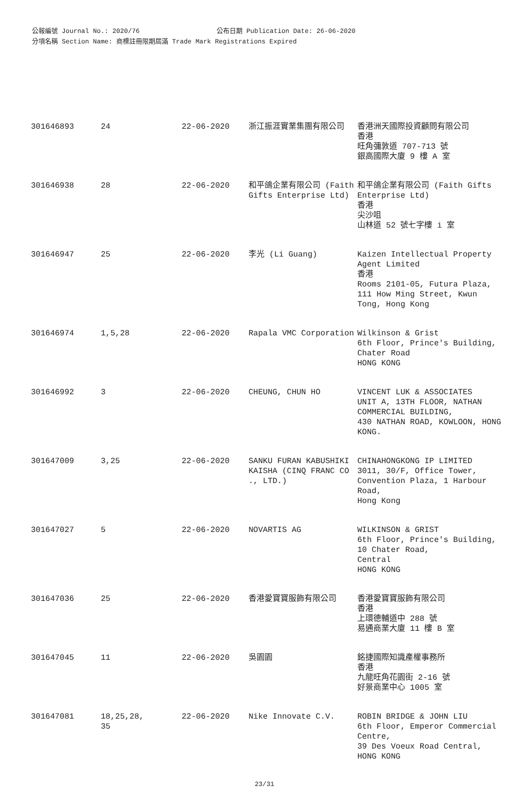公報編號 Journal No.: 2020/76 公布日期 Publication Date: 26-06-2020
分項名稱 Section Name: 商標註冊限期屆滿 Trade Mark Registrations Expired
| 301646893 | 24 | 22-06-2020 | 浙江振涯實業集團有限公司 | 香港洲天國際投資顧問有限公司 香港 旺角彌敦道 707-713 號 銀高國際大廈 9 樓 A 室 |
| 301646938 | 28 | 22-06-2020 | 和平鴿企業有限公司 (Faith Gifts Enterprise Ltd) | 和平鴿企業有限公司 (Faith Gifts Enterprise Ltd) 香港 尖沙咀 山林道 52 號七字樓 i 室 |
| 301646947 | 25 | 22-06-2020 | 李光 (Li Guang) | Kaizen Intellectual Property Agent Limited 香港 Rooms 2101-05, Futura Plaza, 111 How Ming Street, Kwun Tong, Hong Kong |
| 301646974 | 1,5,28 | 22-06-2020 | Rapala VMC Corporation | Wilkinson & Grist 6th Floor, Prince's Building, Chater Road HONG KONG |
| 301646992 | 3 | 22-06-2020 | CHEUNG, CHUN HO | VINCENT LUK & ASSOCIATES UNIT A, 13TH FLOOR, NATHAN COMMERCIAL BUILDING, 430 NATHAN ROAD, KOWLOON, HONG KONG. |
| 301647009 | 3,25 | 22-06-2020 | SANKU FURAN KABUSHIKI KAISHA (CINQ FRANC CO ., LTD.) | CHINAHONGKONG IP LIMITED 3011, 30/F, Office Tower, Convention Plaza, 1 Harbour Road, Hong Kong |
| 301647027 | 5 | 22-06-2020 | NOVARTIS AG | WILKINSON & GRIST 6th Floor, Prince's Building, 10 Chater Road, Central HONG KONG |
| 301647036 | 25 | 22-06-2020 | 香港愛寶寶服飾有限公司 | 香港愛寶寶服飾有限公司 香港 上環德輔道中 288 號 易通商業大廈 11 樓 B 室 |
| 301647045 | 11 | 22-06-2020 | 吳園園 | 銘捷國際知識產權事務所 香港 九龍旺角花園街 2-16 號 好景商業中心 1005 室 |
| 301647081 | 18,25,28, 35 | 22-06-2020 | Nike Innovate C.V. | ROBIN BRIDGE & JOHN LIU 6th Floor, Emperor Commercial Centre, 39 Des Voeux Road Central, HONG KONG |
23/31